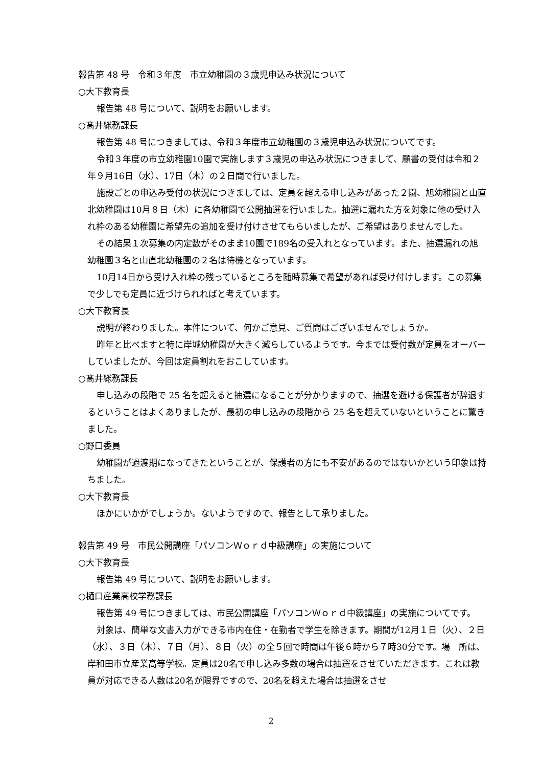報告第 48 号　令和３年度　市立幼稚園の３歳児申込み状況について
○大下教育長
報告第 48 号について、説明をお願いします。
○髙井総務課長
報告第 48 号につきましては、令和３年度市立幼稚園の３歳児申込み状況についてです。
令和３年度の市立幼稚園10園で実施します３歳児の申込み状況につきまして、願書の受付は令和２年９月16日（水）、17日（木）の２日間で行いました。
施設ごとの申込み受付の状況につきましては、定員を超える申し込みがあった２園、旭幼稚園と山直北幼稚園は10月８日（木）に各幼稚園で公開抽選を行いました。抽選に漏れた方を対象に他の受け入れ枠のある幼稚園に希望先の追加を受け付けさせてもらいましたが、ご希望はありませんでした。
その結果１次募集の内定数がそのまま10園で189名の受入れとなっています。また、抽選漏れの旭幼稚園３名と山直北幼稚園の２名は待機となっています。
10月14日から受け入れ枠の残っているところを随時募集で希望があれば受け付けします。この募集で少しでも定員に近づけられればと考えています。
○大下教育長
説明が終わりました。本件について、何かご意見、ご質問はございませんでしょうか。
昨年と比べますと特に岸城幼稚園が大きく減らしているようです。今までは受付数が定員をオーバーしていましたが、今回は定員割れをおこしています。
○髙井総務課長
申し込みの段階で 25 名を超えると抽選になることが分かりますので、抽選を避ける保護者が辞退するということはよくありましたが、最初の申し込みの段階から 25 名を超えていないということに驚きました。
○野口委員
幼稚園が過渡期になってきたということが、保護者の方にも不安があるのではないかという印象は持ちました。
○大下教育長
ほかにいかがでしょうか。ないようですので、報告として承りました。
報告第 49 号　市民公開講座「パソコンＷｏｒｄ中級講座」の実施について
○大下教育長
報告第 49 号について、説明をお願いします。
○樋口産業高校学務課長
報告第 49 号につきましては、市民公開講座「パソコンＷｏｒｄ中級講座」の実施についてです。
対象は、簡単な文書入力ができる市内在住・在勤者で学生を除きます。期間が12月１日（火）、２日（水）、３日（木）、７日（月）、８日（火）の全５回で時間は午後６時から７時30分です。場　所は、岸和田市立産業高等学校。定員は20名で申し込み多数の場合は抽選をさせていただきます。これは教員が対応できる人数は20名が限界ですので、20名を超えた場合は抽選をさせ
2